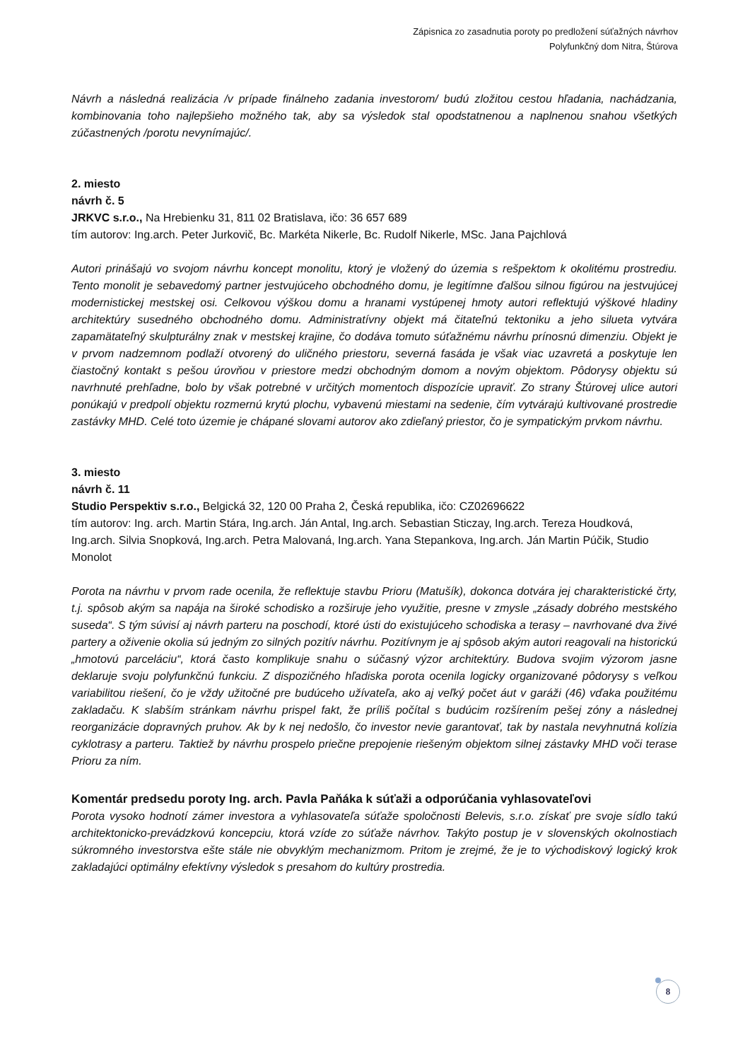Zápisnica zo zasadnutia poroty po predložení súťažných návrhov
Polyfunkčný dom Nitra, Štúrova
Návrh a následná realizácia /v prípade finálneho zadania investorom/ budú zložitou cestou hľadania, nachádzania, kombinovania toho najlepšieho možného tak, aby sa výsledok stal opodstatnenou a naplnenou snahou všetkých zúčastnených /porotu nevynímajúc/.
2. miesto
návrh č. 5
JRKVC s.r.o., Na Hrebienku 31, 811 02 Bratislava, ičo: 36 657 689
tím autorov: Ing.arch. Peter Jurkovič, Bc. Markéta Nikerle, Bc. Rudolf Nikerle, MSc. Jana Pajchlová
Autori prinášajú vo svojom návrhu koncept monolitu, ktorý je vložený do územia s rešpektom k okolitému prostrediu. Tento monolit je sebavedomý partner jestvujúceho obchodného domu, je legitímne ďalšou silnou figúrou na jestvujúcej modernistickej mestskej osi. Celkovou výškou domu a hranami vystúpenej hmoty autori reflektujú výškové hladiny architektúry susedného obchodného domu. Administratívny objekt má čitateľnú tektoniku a jeho silueta vytvára zapamätateľný skulpturálny znak v mestskej krajine, čo dodáva tomuto súťažnému návrhu prínosnú dimenziu. Objekt je v prvom nadzemnom podlaží otvorený do uličného priestoru, severná fasáda je však viac uzavretá a poskytuje len čiastočný kontakt s pešou úrovňou v priestore medzi obchodným domom a novým objektom. Pôdorysy objektu sú navrhnuté prehľadne, bolo by však potrebné v určitých momentoch dispozície upraviť. Zo strany Štúrovej ulice autori ponúkajú v predpolí objektu rozmernú krytú plochu, vybavenú miestami na sedenie, čím vytvárajú kultivované prostredie zastávky MHD. Celé toto územie je chápané slovami autorov ako zdieľaný priestor, čo je sympatickým prvkom návrhu.
3. miesto
návrh č. 11
Studio Perspektiv s.r.o., Belgická 32, 120 00 Praha 2, Česká republika, ičo: CZ02696622
tím autorov: Ing. arch. Martin Stára, Ing.arch. Ján Antal, Ing.arch. Sebastian Sticzay, Ing.arch. Tereza Houdková, Ing.arch. Silvia Snopková, Ing.arch. Petra Malovaná, Ing.arch. Yana Stepankova, Ing.arch. Ján Martin Púčik, Studio Monolot
Porota na návrhu v prvom rade ocenila, že reflektuje stavbu Prioru (Matušík), dokonca dotvára jej charakteristické črty, t.j. spôsob akým sa napája na široké schodisko a rozširuje jeho využitie, presne v zmysle „zásady dobrého mestského suseda“. S tým súvisí aj návrh parteru na poschodí, ktoré ústi do existujúceho schodiska a terasy – navrhované dva živé partery a oživenie okolia sú jedným zo silných pozitív návrhu. Pozitívnym je aj spôsob akým autori reagovali na historickú „hmotovú parceláciu“, ktorá často komplikuje snahu o súčasný výzor architektúry. Budova svojim výzorom jasne deklaruje svoju polyfunkčnú funkciu. Z dispozičného hľadiska porota ocenila logicky organizované pôdorysy s veľkou variabilitou riešení, čo je vždy užitočné pre budúceho užívateľa, ako aj veľký počet áut v garáži (46) vďaka použitému zakladaču. K slabším stránkam návrhu prispel fakt, že príliš počítal s budúcim rozšírením pešej zóny a následnej reorganizácie dopravných pruhov. Ak by k nej nedošlo, čo investor nevie garantovať, tak by nastala nevyhnutná kolízia cyklotrasy a parteru. Taktiež by návrhu prospelo priečne prepojenie riešeným objektom silnej zástavky MHD voči terase Prioru za ním.
Komentár predsedu poroty Ing. arch. Pavla Paňáka k súťaži a odporúčania vyhlasovateľovi
Porota vysoko hodnotí zámer investora a vyhlasovateľa súťaže spoločnosti Belevis, s.r.o. získať pre svoje sídlo takú architektonicko-prevádzkovú koncepciu, ktorá vzíde zo súťaže návrhov. Takýto postup je v slovenských okolnostiach súkromného investorstva ešte stále nie obvyklým mechanizmom. Pritom je zrejmé, že je to východiskový logický krok zakladajúci optimálny efektívny výsledok s presahom do kultúry prostredia.
8